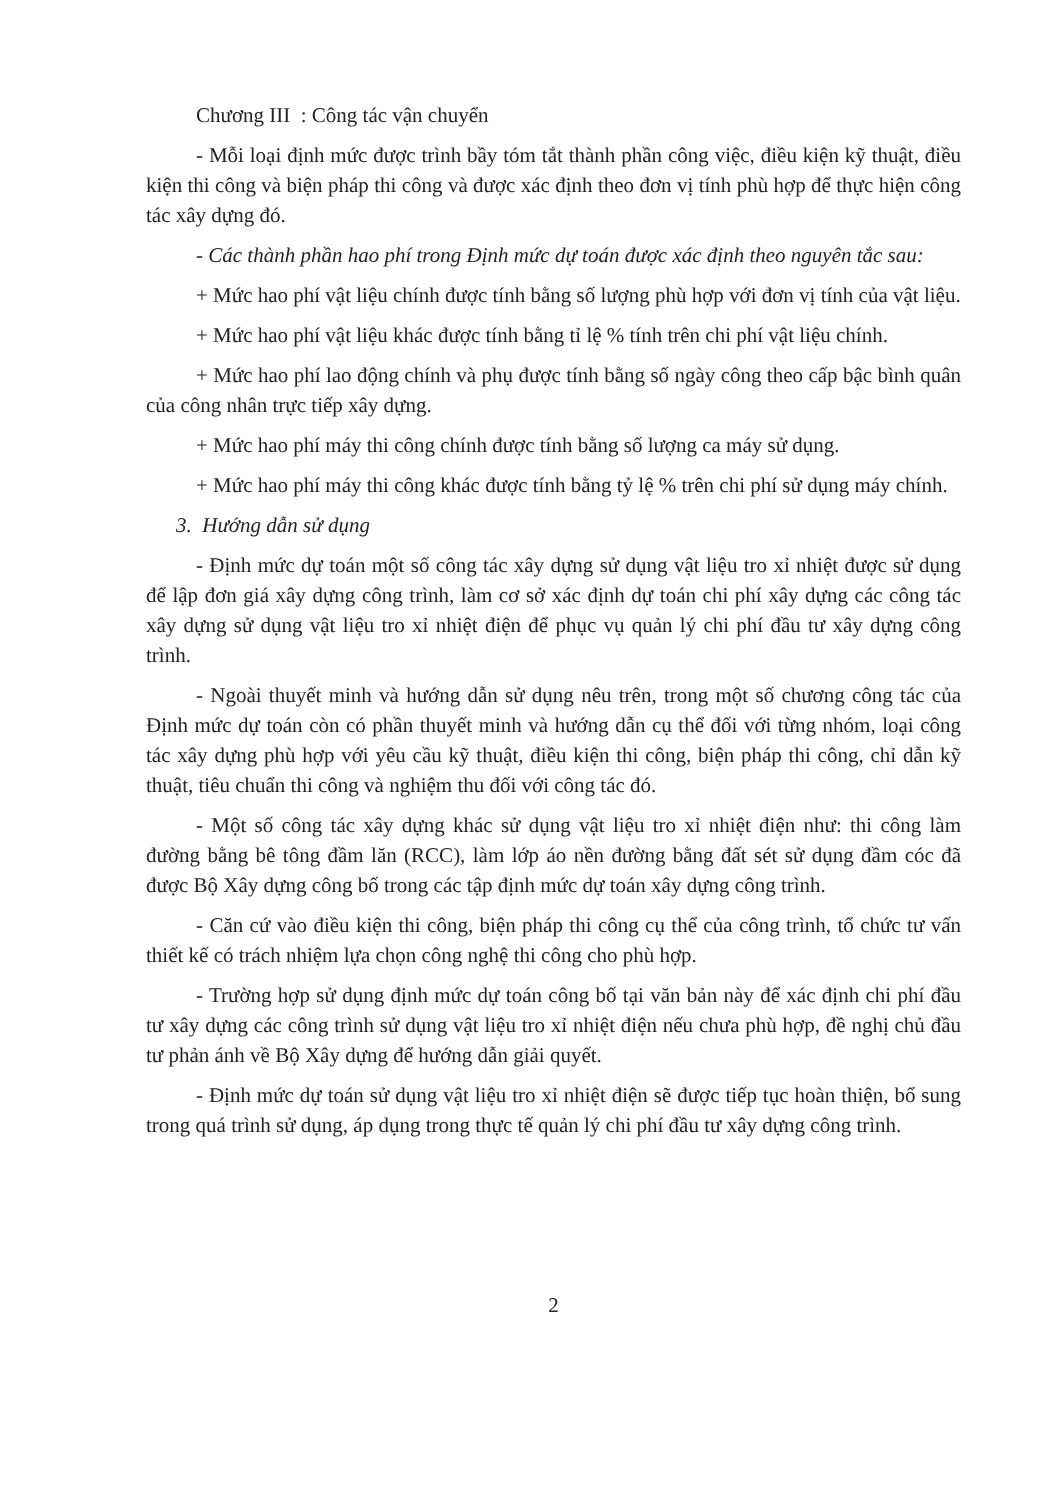Chương III : Công tác vận chuyển
- Mỗi loại định mức được trình bầy tóm tắt thành phần công việc, điều kiện kỹ thuật, điều kiện thi công và biện pháp thi công và được xác định theo đơn vị tính phù hợp để thực hiện công tác xây dựng đó.
- Các thành phần hao phí trong Định mức dự toán được xác định theo nguyên tắc sau:
+ Mức hao phí vật liệu chính được tính bằng số lượng phù hợp với đơn vị tính của vật liệu.
+ Mức hao phí vật liệu khác được tính bằng tỉ lệ % tính trên chi phí vật liệu chính.
+ Mức hao phí lao động chính và phụ được tính bằng số ngày công theo cấp bậc bình quân của công nhân trực tiếp xây dựng.
+ Mức hao phí máy thi công chính được tính bằng số lượng ca máy sử dụng.
+ Mức hao phí máy thi công khác được tính bằng tỷ lệ % trên chi phí sử dụng máy chính.
3. Hướng dẫn sử dụng
- Định mức dự toán một số công tác xây dựng sử dụng vật liệu tro xỉ nhiệt được sử dụng để lập đơn giá xây dựng công trình, làm cơ sở xác định dự toán chi phí xây dựng các công tác xây dựng sử dụng vật liệu tro xỉ nhiệt điện để phục vụ quản lý chi phí đầu tư xây dựng công trình.
- Ngoài thuyết minh và hướng dẫn sử dụng nêu trên, trong một số chương công tác của Định mức dự toán còn có phần thuyết minh và hướng dẫn cụ thể đối với từng nhóm, loại công tác xây dựng phù hợp với yêu cầu kỹ thuật, điều kiện thi công, biện pháp thi công, chỉ dẫn kỹ thuật, tiêu chuẩn thi công và nghiệm thu đối với công tác đó.
- Một số công tác xây dựng khác sử dụng vật liệu tro xỉ nhiệt điện như: thi công làm đường bằng bê tông đầm lăn (RCC), làm lớp áo nền đường bằng đất sét sử dụng đầm cóc đã được Bộ Xây dựng công bố trong các tập định mức dự toán xây dựng công trình.
- Căn cứ vào điều kiện thi công, biện pháp thi công cụ thể của công trình, tổ chức tư vấn thiết kế có trách nhiệm lựa chọn công nghệ thi công cho phù hợp.
- Trường hợp sử dụng định mức dự toán công bố tại văn bản này để xác định chi phí đầu tư xây dựng các công trình sử dụng vật liệu tro xỉ nhiệt điện nếu chưa phù hợp, đề nghị chủ đầu tư phản ánh về Bộ Xây dựng để hướng dẫn giải quyết.
- Định mức dự toán sử dụng vật liệu tro xỉ nhiệt điện sẽ được tiếp tục hoàn thiện, bổ sung trong quá trình sử dụng, áp dụng trong thực tế quản lý chi phí đầu tư xây dựng công trình.
2